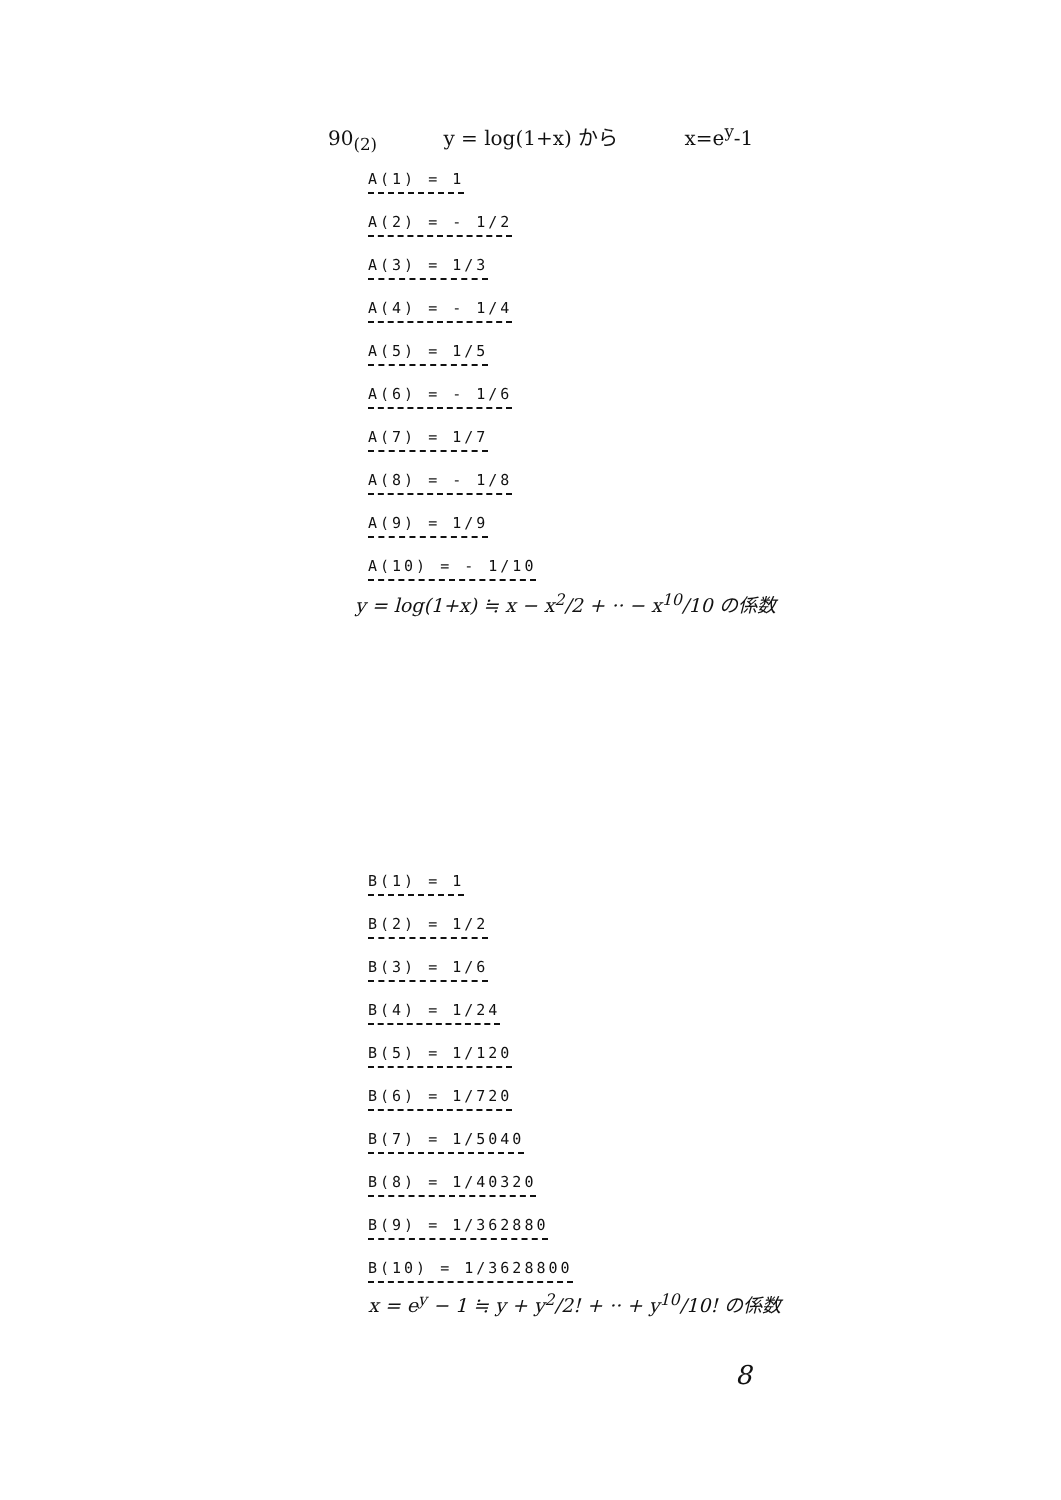90<sub>(2)</sub> y = log(1+x) から x=e<sup>y</sup>-1
A(1) = 1 A(2) = - 1/2 A(3) = 1/3 A(4) = - 1/4 A(5) = 1/5 A(6) = - 1/6 A(7) = 1/7 A(8) = - 1/8 A(9) = 1/9 A(10) = - 1/10
y = log(1+x) ≒ x − x<sup>2</sup>/2 + ·· − x<sup>10</sup>/10 の係数
B(1) = 1 B(2) = 1/2 B(3) = 1/6 B(4) = 1/24 B(5) = 1/120 B(6) = 1/720 B(7) = 1/5040 B(8) = 1/40320 B(9) = 1/362880 B(10) = 1/3628800
x = e<sup>y</sup> − 1 ≒ y + y<sup>2</sup>/2! + ·· + y<sup>10</sup>/10! の係数
8